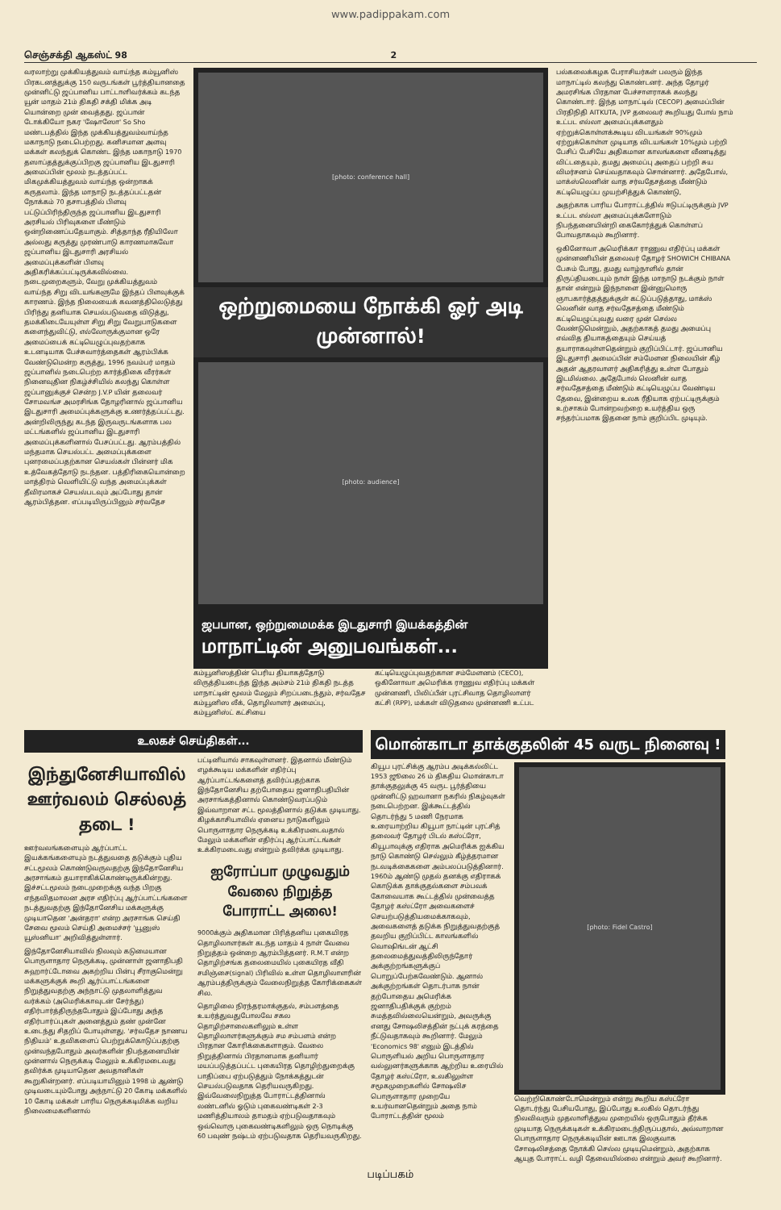www.padippakam.com
செஞ்சக்தி ஆகஸ்ட் 98 2
வரலாற்று முக்கியத்துவம் வாய்ந்த கம்யூனிஸ் பிரகடனத்துக்கு 150 வருடங்கள் பூர்த்தியானதை முன்னிட்டு ஜப்பானிய பாட்டாளிவர்க்கம் கடந்த யூன் மாதம் 21ம் திகதி சக்தி மிக்க அடி யொன்றை முன் வைத்தது. ஜப்பான் டோக்கியோ நகர 'ஷோஸோ' So Sho மண்டபத்தில் இந்த முக்கியத்துவம்வாய்ந்த மகாநாடு நடைபெற்றது. கனிசமான அளவு மக்கள் கலந்துக் கொண்ட இந்த மகாநாடு 1970 தஸாப்தத்துக்குப்பிறகு ஜப்பானிய இடதுசாரி அமைப்பின் மூலம் நடத்தப்பட்ட மிகமுக்கியத்துவம் வாய்ந்த ஒன்றாகக் கருதலாம். இந்த மாநாடு நடத்தப்பட்டதன் நோக்கம் 70 தசாபத்தில் பிளவு பட்டுப்பிரிந்திருந்த ஜப்பானிய இடதுசாரி அரசியல் பிரிவுகளை மீண்டும் ஒன்றிணைப்பதேயாகும். சித்தாந்த ரீதியிலோ அல்லது கருத்து முரண்பாடு காரணமாகவோ ஜப்பானிய இடதுசாரி அரசியல் அமைப்புக்களின் பிளவு அதிகரிக்கப்பட்டிருக்கவில்லை. நடைமுறைகளும், வேறு முக்கியத்துவம் வாய்ந்த சிறு விடயங்களுமே இந்தப் பிளவுக்குக் காரணம். இந்த நிலையைக் கவனத்திலெடுத்து பிரிந்து தனியாக செயல்படுவதை விடுத்து, தமக்கிடையேயுள்ள சிறு சிறு வேறுபாடுகளை களைந்துவிட்டு, எல்லோருக்குமான ஒரே அமைப்பைக் கட்டியெழுப்புவதற்காக உடனடியாக பேச்சுவார்த்தைகள் ஆரம்பிக்க வேண்டுமென்ற கருத்து, 1996 நவம்பர் மாதம் ஜப்பானில் நடைபெற்ற கார்த்திகை வீரர்கள் நினைவுதின நிகழ்ச்சியில் கலந்து கொள்ள ஜப்பானுக்குச் சென்ற J.V.P யின் தலைவர் சோமவங்ச அமரசிங்க தோழரினால் ஜப்பானிய இடதுசாரி அமைப்புக்களுக்கு உணர்த்தப்பட்டது. அன்றிலிருந்து கடந்த இருவருடங்களாக பல மட்டங்களில் ஜப்பானிய இடதுசாரி அமைப்புக்களினால் பேசப்பட்டது. ஆரம்பத்தில் மந்தமாக செயல்பட்ட அமைப்புக்களை புனரமைப்பதற்கான செயல்கள் பின்னர் மிக உத்வேகத்தோடு நடந்தன. பத்திரிகையொன்றை மாத்திரம் வெளியிட்டு வந்த அமைப்புக்கள் தீவிரமாகச் செயல்படவும் அப்போது தான் ஆரம்பித்தன. எப்படியிருப்பினும் சர்வதேச
[photo: conference hall]
ஒற்றுமையை நோக்கி ஓர் அடி முன்னால்!
[photo: audience]
ஜபபான, ஒற்றுமைமக்க இடதுசாரி இயக்கத்தின்
மாநாட்டின் அனுபவங்கள்...
கம்யூனிஸத்தின் பெரிய தியாகத்தோடு விருத்தியடைந்த இந்த அம்சம் 21ம் திகதி நடத்த மாநாட்டின் மூலம் மேலும் சிறப்படைந்தும், சர்வதேச கம்யூனிஸ லீக், தொழிலாளர் அமைப்பு, கம்யூனிஸ்ட் கட்சியை
கட்டியெழுப்புவதற்கான சம்மேளனம் (CECO), ஒகினோவா அமெரிக்க ராணுவ எதிர்ப்பு மக்கள் முன்னணி, பிலிப்பீன் புரட்சிவாத தொழிலாளர் கட்சி (RPP), மக்கள் விடுதலை முன்னணி உட்பட
பல்கலைக்கழக பேராசியர்கள் பலரும் இந்த மாநாட்டில் கலந்து கொண்டனர். அந்த தோழர் அமரசிங்க பிரதான பேச்சாளராகக் கலந்து கொண்டார். இந்த மாநாட்டில் (CECOP) அமைப்பின் பிரதிநிதி AITKUTA, JVP தலைவர் கூறியது போல் நாம் உட்பட எல்லா அமைப்புக்களதும் ஏற்றுக்கொள்ளக்கூடிய விடயங்கள் 90%மும் ஏற்றுக்கொள்ள முடியாத விடயங்கள் 10%மும் பற்றி பேசிப் பேசியே அதிகமான காலங்களை வீணடித்து விட்டதையும், தமது அமைப்பு அதைப் பற்றி சுய விமர்சனம் செய்வதாகவும் சொன்னார். அதேபோல், மாக்ஸ்லெனின் வாத சர்வதேசத்தை மீண்டும் கட்டியெழுப்ப முயற்சித்துக் கொண்டு,
அதற்காக பாரிய போராட்டத்தில் ஈடுபட்டிருக்கும் JVP உட்பட எல்லா அமைப்புக்களோடும் நிபந்தனையின்றி கைகோர்த்துக் கொள்ளப் போவதாகவும் கூறினார்.
ஒகினோவா அமெரிக்கா ராணுவ எதிர்ப்பு மக்கள் முன்னணியின் தலைவர் தோழர் SHOWICH CHIBANA பேசும் போது, தமது வாழ்நாளில் தான் திருப்தியடையும் நாள் இந்த மாநாடு நடக்கும் நாள் தான் என்றும் இந்நாளை இன்னுமொரு ஞாபகார்த்தத்துக்குள் கட்டுப்படுத்தாது, மாக்ஸ் லெனின் வாத சர்வதேசத்தை மீண்டும் கட்டியெழுப்புவது வரை முன் செல்ல வேண்டுமென்றும், அதற்காகத் தமது அமைப்பு எவ்வித தியாகத்தையும் செய்யத் தயாராகவுள்ளதென்றும் குறிப்பிட்டார். ஜப்பானிய இடதுசாரி அமைப்பின் சம்மேளன நிலையின் கீழ் அதன் ஆதரவாளர் அதிகரித்து உள்ள போதும் இடமில்லை. அதேபோல் லெனின் வாத சர்வதேசத்தை மீண்டும் கட்டியெழுப்ப வேண்டிய தேவை, இன்றைய உலக ரீதியாக ஏற்பட்டிருக்கும் உற்சாகம் போன்றவற்றை உயர்த்திய ஒரு சந்தர்ப்பமாக இதனை நாம் குறிப்பிட முடியும்.
உலகச் செய்திகள்...
இந்துனேசியாவில் ஊர்வலம் செல்லத் தடை !
ஊர்வலங்களையும் ஆர்ப்பாட்ட இயக்கங்களையும் நடத்துவதை தடுக்கும் புதிய சட்டமூலம் கொண்டுவருவதற்கு இந்தோனேசிய அரசாங்கம் தயாராகிக்கொண்டிருக்கின்றது. இச்சட்டமூலம் நடைமுறைக்கு வந்த பிறகு எந்தவிதமாலன அரச எதிர்ப்பு ஆர்ப்பாட்டங்களை நடத்துவதற்கு இந்தோனேசிய மக்களுக்கு முடியாதென 'அன்தரா' என்ற அரசாங்க செய்தி சேவை மூலம் செய்தி அமைச்சர் 'யூனுஸ் யூஸ்னியா' அறிவித்துள்ளார்.
இந்தோனேசியாவில் நிலவும் கடுமையான பொருளாதார நெருக்கடி, முன்னாள் ஜனாதிபதி சுஹார்ட்டோவை அகற்றிய பின்பு சீராகுமென்று மக்களுக்குக் கூறி ஆர்ப்பாட்டங்களை நிறுத்துவதற்கு அந்நாட்டு முதலாளித்துவ வர்க்கம் (அமெரிக்காவுடன் சேர்ந்து) எதிர்பார்த்திருந்தபோதும் இப்போது அந்த எதிர்பார்ப்புகள் அனைத்தும் தண் முன்னே உடைந்து சிதறிப் போயுள்ளது. 'சர்வதேச நாணய நிதியம்' உதவிகளைப் பெற்றுக்கொடுப்பதற்கு முன்வந்தபோதும் அவர்களின் நிபந்தனையின் முன்னால் நெருக்கடி மேலும் உக்கிரமடைவது தவிர்க்க முடியாதென அவதானிகள் கூறுகின்றனர். எப்படியாயினும் 1998 ம் ஆண்டு முடிவடையும்போது அந்நாட்டு 20 கோடி மக்களில் 10 கோடி மக்கள் பாரிய நெருக்கடிமிக்க வறிய நிலைமைகளினால்
பட்டினியால் சாகவுள்ளனர். இதனால் மீண்டும் எழக்கூடிய மக்களின் எதிர்ப்பு ஆர்ப்பாட்டங்களைத் தவிர்ப்பதற்காக இந்தோனேசிய தற்போதைய ஜனாதிபதியின் அரசாங்கத்தினால் கொண்டுவரப்படும் இவ்வாறான சட்ட மூலத்தினால் தடுக்க முடியாது. கிழக்காசியாவில் ஏனைய நாடுகளிலும் பொருளாதார நெருக்கடி உக்கிரமடைவதால் மேலும் மக்களின் எதிர்ப்பு ஆர்ப்பாட்டங்கள் உக்கிரமடைவது என்றும் தவிர்க்க முடியாது.
ஐரோப்பா முழுவதும் வேலை நிறுத்த போராட்ட அலை!
9000க்கும் அதிகமான பிரித்தனிய புகையிரத தொழிலாளர்கள் கடந்த மாதம் 4 நாள் வேலை நிறுத்தம் ஒன்றை ஆரம்பித்தனர். R.M.T என்ற தொழிற்சங்க தலைமையில் புகையிரத வீதி சமிஞ்சை(signal) பிரிவில் உள்ள தொழிலாளரின் ஆரம்பத்திருக்கும் வேலைநிறுத்த கோரிக்கைகள் சில.
தொழிலை நிரந்தரமாக்குதல், சம்பளத்தை உயர்த்துவதுபோலவே சகல தொழிற்சாலைகளிலும் உள்ள தொழிலாளர்களுக்கும் சம சம்பளம் என்ற பிரதான கோரிக்கைகளாகும். வேலை நிறுத்தினால் பிரதானமாக தனியார் மயப்படுத்தப்பட்ட புகையிரத தொழிற்துறைக்கு பாதிப்பை ஏற்படுத்தும் நோக்கத்துடன் செயல்படுவதாக தெரியவருகிறது. இவ்வேலைநிறுத்த போராட்டத்தினால் லண்டனில் ஓடும் புகைவண்டிகள் 2-3 மணித்தியாலம் தாமதம் ஏற்படுவதாகவும் ஒவ்வொரு புகைவண்டிகளிலும் ஒரு நொடிக்கு 60 பவுண் நஷ்டம் ஏற்படுவதாக தெரியவருகிறது.
மொன்காடா தாக்குதலின் 45 வருட நினைவு !
கியூப புரட்சிக்கு ஆரம்ப அடிக்கல்லிட்ட 1953 ஜூலை 26 ம் திகதிய மொன்காடா தாக்குதலுக்கு 45 வருட பூர்த்தியை முன்னிட்டு ஹவானா நகரில் நிகழ்வுகள் நடைபெற்றன. இக்கூட்டத்தில் தொடர்ந்து 5 மணி நேரமாக உரையாற்றிய கியூபா நாட்டின் புரட்சித் தலைவர் தோழர் பிடல் கஸ்ட்ரோ, கியூபாவுக்கு எதிராக அமெரிக்க ஐக்கிய நாடு கொண்டு செல்லும் கீழ்த்தரமான நடவடிக்கைகளை அம்பலப்படுத்தினார். 1960ம் ஆண்டு முதல் தனக்கு எதிராகக் கொடுக்க தாக்குதல்களை சம்பவக் கோவையாக கூட்டத்தில் முன்வைத்த தோழர் கஸ்ட்ரோ அவைகளைச் செயற்படுத்தியமைக்காகவும், அவைகளைத் தடுக்க நிறுத்துவதற்குத் தவறிய குறிப்பிட்ட காலங்களில் வொஷிங்டன் ஆட்சி தலைமைத்துவத்திலிருந்தோர் அக்குற்றங்களுக்குப் பொறுப்பேற்கவேண்டும். ஆனால் அக்குற்றங்கள் தொடர்பாக நான் தற்போதைய அமெரிக்க ஜனாதிபதிக்குக் குற்றம் சுமத்தவில்லையென்றும், அவருக்கு எனது சோஷலிசத்தின் நட்புக் கரத்தை நீட்டுவதாகவும் கூறினார். மேலும் 'Economics 98' எனும் இடத்தில் பொருளியல் அறிய பொருளாதார வல்லுனர்களுக்காக ஆற்றிய உரையில் தோழர் கஸ்ட்ரோ, உலகிலுள்ள சமூகமுறைகளில் சோஷலிச பொருளாதார முறையே உயர்வானதென்றும் அதை நாம் போராட்டத்தின் மூலம்
[photo: Fidel Castro]
வெற்றிகொண்டோமென்றும் என்று கூறிய கஸ்ட்ரோ தொடர்ந்து பேசியபோது, இப்போது உலகில் தொடர்ந்து நிலவிவரும் முதலாளித்துவ முறையில் ஒருபோதும் தீர்க்க முடியாத நெருக்கடிகள் உக்கிரமடைந்திருப்பதால், அவ்வாறான பொருளாதார நெருக்கடியின் ஊடாக இலகுவாக சோஷலிசத்தை நோக்கி செல்ல முடியுமென்றும், அதற்காக ஆயுத போராட்ட வழி தேவையில்லை என்றும் அவர் கூறினார்.
படிப்பகம்